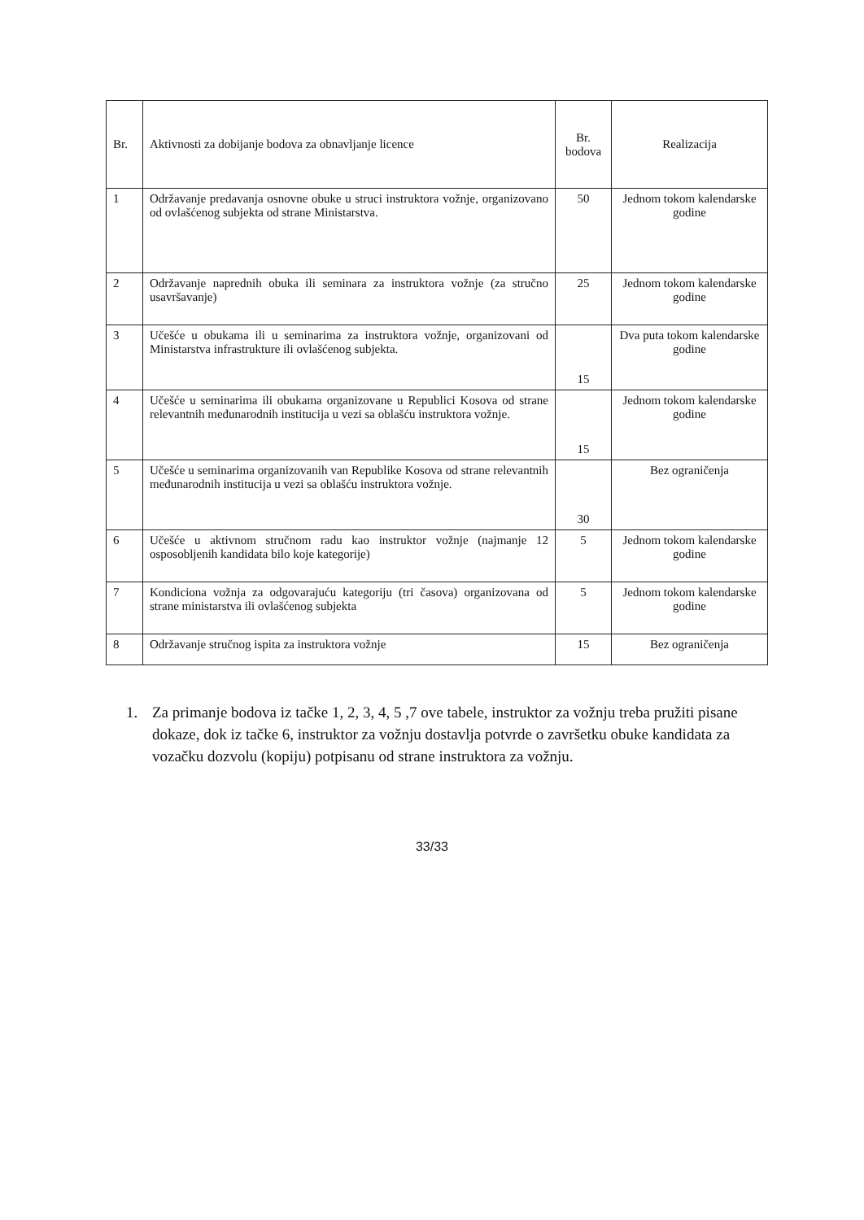| Br. | Aktivnosti za dobijanje bodova za obnavljanje licence | Br. bodova | Realizacija |
| --- | --- | --- | --- |
| 1 | Održavanje predavanja osnovne obuke u struci instruktora vožnje, organizovano od ovlašćenog subjekta od strane Ministarstva. | 50 | Jednom tokom kalendarske godine |
| 2 | Održavanje naprednih obuka ili seminara za instruktora vožnje (za stručno usavršavanje) | 25 | Jednom tokom kalendarske godine |
| 3 | Učešće u obukama ili u seminarima za instruktora vožnje, organizovani od Ministarstva infrastrukture ili ovlašćenog subjekta. | 15 | Dva puta tokom kalendarske godine |
| 4 | Učešće u seminarima ili obukama organizovane u Republici Kosova od strane relevantnih međunarodnih institucija u vezi sa oblašću instruktora vožnje. | 15 | Jednom tokom kalendarske godine |
| 5 | Učešće u seminarima organizovanih van Republike Kosova od strane relevantnih međunarodnih institucija u vezi sa oblašću instruktora vožnje. | 30 | Bez ograničenja |
| 6 | Učešće u aktivnom stručnom radu kao instruktor vožnje (najmanje 12 osposobljenih kandidata bilo koje kategorije) | 5 | Jednom tokom kalendarske godine |
| 7 | Kondiciona vožnja za odgovarajuću kategoriju (tri časova) organizovana od strane ministarstva ili ovlašćenog subjekta | 5 | Jednom tokom kalendarske godine |
| 8 | Održavanje stručnog ispita za instruktora vožnje | 15 | Bez ograničenja |
1. Za primanje bodova iz tačke 1, 2, 3, 4, 5 ,7 ove tabele, instruktor za vožnju treba pružiti pisane dokaze, dok iz tačke 6, instruktor za vožnju dostavlja potvrde o završetku obuke kandidata za vozačku dozvolu (kopiju) potpisanu od strane instruktora za vožnju.
33/33